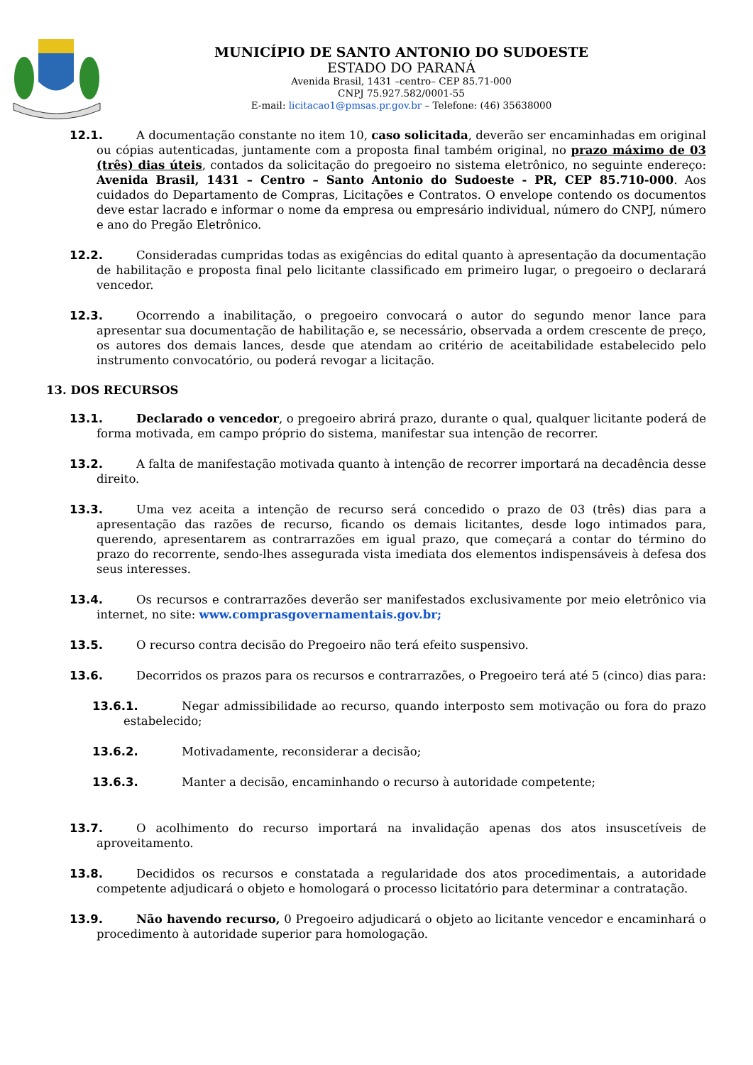MUNICÍPIO DE SANTO ANTONIO DO SUDOESTE
ESTADO DO PARANÁ
Avenida Brasil, 1431 –centro– CEP 85.71-000
CNPJ 75.927.582/0001-55
E-mail: licitacao1@pmsas.pr.gov.br – Telefone: (46) 35638000
12.1. A documentação constante no item 10, caso solicitada, deverão ser encaminhadas em original ou cópias autenticadas, juntamente com a proposta final também original, no prazo máximo de 03 (três) dias úteis, contados da solicitação do pregoeiro no sistema eletrônico, no seguinte endereço: Avenida Brasil, 1431 – Centro – Santo Antonio do Sudoeste - PR, CEP 85.710-000. Aos cuidados do Departamento de Compras, Licitações e Contratos. O envelope contendo os documentos deve estar lacrado e informar o nome da empresa ou empresário individual, número do CNPJ, número e ano do Pregão Eletrônico.
12.2. Consideradas cumpridas todas as exigências do edital quanto à apresentação da documentação de habilitação e proposta final pelo licitante classificado em primeiro lugar, o pregoeiro o declarará vencedor.
12.3. Ocorrendo a inabilitação, o pregoeiro convocará o autor do segundo menor lance para apresentar sua documentação de habilitação e, se necessário, observada a ordem crescente de preço, os autores dos demais lances, desde que atendam ao critério de aceitabilidade estabelecido pelo instrumento convocatório, ou poderá revogar a licitação.
13. DOS RECURSOS
13.1. Declarado o vencedor, o pregoeiro abrirá prazo, durante o qual, qualquer licitante poderá de forma motivada, em campo próprio do sistema, manifestar sua intenção de recorrer.
13.2. A falta de manifestação motivada quanto à intenção de recorrer importará na decadência desse direito.
13.3. Uma vez aceita a intenção de recurso será concedido o prazo de 03 (três) dias para a apresentação das razões de recurso, ficando os demais licitantes, desde logo intimados para, querendo, apresentarem as contrarrazões em igual prazo, que começará a contar do término do prazo do recorrente, sendo-lhes assegurada vista imediata dos elementos indispensáveis à defesa dos seus interesses.
13.4. Os recursos e contrarrazões deverão ser manifestados exclusivamente por meio eletrônico via internet, no site: www.comprasgovernamentais.gov.br;
13.5. O recurso contra decisão do Pregoeiro não terá efeito suspensivo.
13.6. Decorridos os prazos para os recursos e contrarrazões, o Pregoeiro terá até 5 (cinco) dias para:
13.6.1. Negar admissibilidade ao recurso, quando interposto sem motivação ou fora do prazo estabelecido;
13.6.2. Motivadamente, reconsiderar a decisão;
13.6.3. Manter a decisão, encaminhando o recurso à autoridade competente;
13.7. O acolhimento do recurso importará na invalidação apenas dos atos insuscetíveis de aproveitamento.
13.8. Decididos os recursos e constatada a regularidade dos atos procedimentais, a autoridade competente adjudicará o objeto e homologará o processo licitatório para determinar a contratação.
13.9. Não havendo recurso, 0 Pregoeiro adjudicará o objeto ao licitante vencedor e encaminhará o procedimento à autoridade superior para homologação.